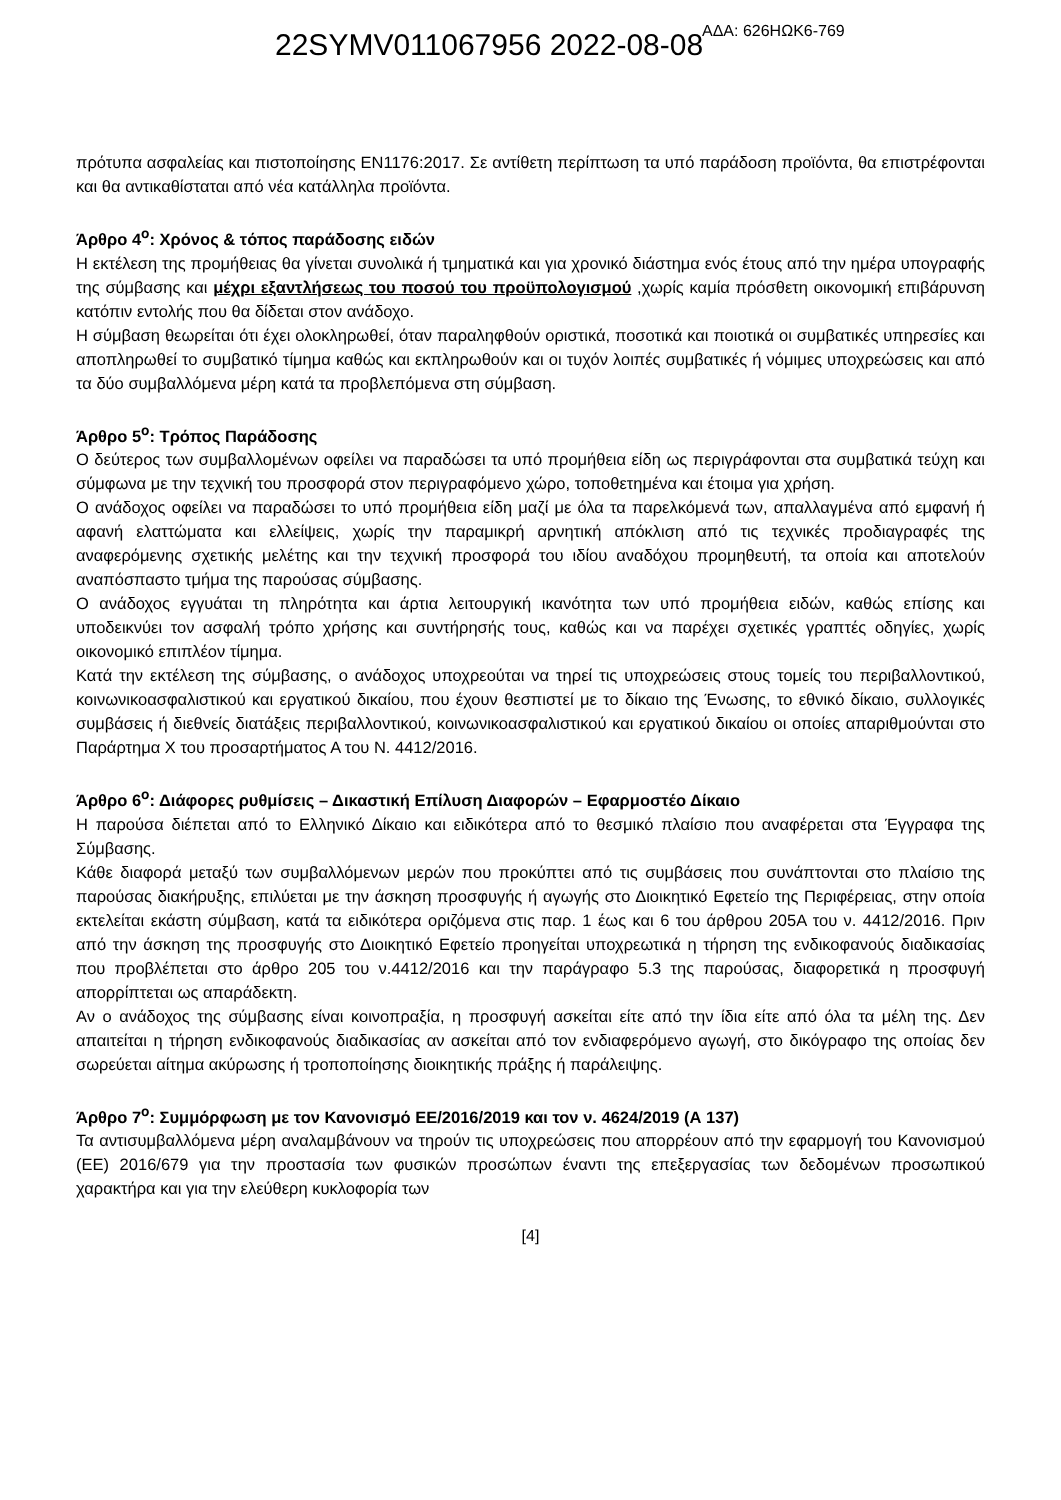22SYMV011067956 2022-08-08 ΑΔΑ: 626ΗΩΚ6-769
πρότυπα ασφαλείας και πιστοποίησης EN1176:2017. Σε αντίθετη περίπτωση τα υπό παράδοση προϊόντα, θα επιστρέφονται και θα αντικαθίσταται από νέα κατάλληλα προϊόντα.
Άρθρο 4<sup>ο</sup>: Χρόνος & τόπος παράδοσης ειδών
Η εκτέλεση της προμήθειας θα γίνεται συνολικά ή τμηματικά και για χρονικό διάστημα ενός έτους από την ημέρα υπογραφής της σύμβασης και μέχρι εξαντλήσεως του ποσού του προϋπολογισμού ,χωρίς καμία πρόσθετη οικονομική επιβάρυνση κατόπιν εντολής που θα δίδεται στον ανάδοχο.
Η σύμβαση θεωρείται ότι έχει ολοκληρωθεί, όταν παραληφθούν οριστικά, ποσοτικά και ποιοτικά οι συμβατικές υπηρεσίες και αποπληρωθεί το συμβατικό τίμημα καθώς και εκπληρωθούν και οι τυχόν λοιπές συμβατικές ή νόμιμες υποχρεώσεις και από τα δύο συμβαλλόμενα μέρη κατά τα προβλεπόμενα στη σύμβαση.
Άρθρο 5<sup>ο</sup>: Τρόπος Παράδοσης
Ο δεύτερος των συμβαλλομένων οφείλει να παραδώσει τα υπό προμήθεια είδη ως περιγράφονται στα συμβατικά τεύχη και σύμφωνα με την τεχνική του προσφορά στον περιγραφόμενο χώρο, τοποθετημένα και έτοιμα για χρήση.
Ο ανάδοχος οφείλει να παραδώσει το υπό προμήθεια είδη μαζί με όλα τα παρελκόμενά των, απαλλαγμένα από εμφανή ή αφανή ελαττώματα και ελλείψεις, χωρίς την παραμικρή αρνητική απόκλιση από τις τεχνικές προδιαγραφές της αναφερόμενης σχετικής μελέτης και την τεχνική προσφορά του ιδίου αναδόχου προμηθευτή, τα οποία και αποτελούν αναπόσπαστο τμήμα της παρούσας σύμβασης.
Ο ανάδοχος εγγυάται τη πληρότητα και άρτια λειτουργική ικανότητα των υπό προμήθεια ειδών, καθώς επίσης και υποδεικνύει τον ασφαλή τρόπο χρήσης και συντήρησής τους, καθώς και να παρέχει σχετικές γραπτές οδηγίες, χωρίς οικονομικό επιπλέον τίμημα.
Κατά την εκτέλεση της σύμβασης, ο ανάδοχος υποχρεούται να τηρεί τις υποχρεώσεις στους τομείς του περιβαλλοντικού, κοινωνικοασφαλιστικού και εργατικού δικαίου, που έχουν θεσπιστεί με το δίκαιο της Ένωσης, το εθνικό δίκαιο, συλλογικές συμβάσεις ή διεθνείς διατάξεις περιβαλλοντικού, κοινωνικοασφαλιστικού και εργατικού δικαίου οι οποίες απαριθμούνται στο Παράρτημα Χ του προσαρτήματος Α του Ν. 4412/2016.
Άρθρο 6<sup>ο</sup>: Διάφορες ρυθμίσεις – Δικαστική Επίλυση Διαφορών – Εφαρμοστέο Δίκαιο
Η παρούσα διέπεται από το Ελληνικό Δίκαιο και ειδικότερα από το θεσμικό πλαίσιο που αναφέρεται στα Έγγραφα της Σύμβασης.
Κάθε διαφορά μεταξύ των συμβαλλόμενων μερών που προκύπτει από τις συμβάσεις που συνάπτονται στο πλαίσιο της παρούσας διακήρυξης, επιλύεται με την άσκηση προσφυγής ή αγωγής στο Διοικητικό Εφετείο της Περιφέρειας, στην οποία εκτελείται εκάστη σύμβαση, κατά τα ειδικότερα οριζόμενα στις παρ. 1 έως και 6 του άρθρου 205Α του ν. 4412/2016. Πριν από την άσκηση της προσφυγής στο Διοικητικό Εφετείο προηγείται υποχρεωτικά η τήρηση της ενδικοφανούς διαδικασίας που προβλέπεται στο άρθρο 205 του ν.4412/2016 και την παράγραφο 5.3 της παρούσας, διαφορετικά η προσφυγή απορρίπτεται ως απαράδεκτη.
Αν ο ανάδοχος της σύμβασης είναι κοινοπραξία, η προσφυγή ασκείται είτε από την ίδια είτε από όλα τα μέλη της. Δεν απαιτείται η τήρηση ενδικοφανούς διαδικασίας αν ασκείται από τον ενδιαφερόμενο αγωγή, στο δικόγραφο της οποίας δεν σωρεύεται αίτημα ακύρωσης ή τροποποίησης διοικητικής πράξης ή παράλειψης.
Άρθρο 7<sup>ο</sup>: Συμμόρφωση με τον Κανονισμό ΕΕ/2016/2019 και τον ν. 4624/2019 (Α 137)
Τα αντισυμβαλλόμενα μέρη αναλαμβάνουν να τηρούν τις υποχρεώσεις που απορρέουν από την εφαρμογή του Κανονισμού (ΕΕ) 2016/679 για την προστασία των φυσικών προσώπων έναντι της επεξεργασίας των δεδομένων προσωπικού χαρακτήρα και για την ελεύθερη κυκλοφορία των
[4]